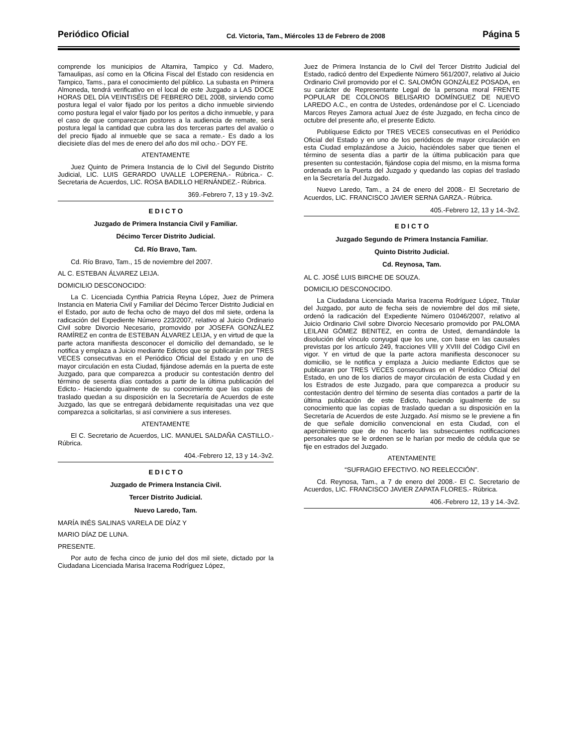Periódico Oficial Cd. Victoria, Tam., Miércoles 13 de Febrero de 2008 Página 5
comprende los municipios de Altamira, Tampico y Cd. Madero, Tamaulipas, así como en la Oficina Fiscal del Estado con residencia en Tampico, Tams., para el conocimiento del público. La subasta en Primera Almoneda, tendrá verificativo en el local de este Juzgado a LAS DOCE HORAS DEL DÍA VEINTISÉIS DE FEBRERO DEL 2008, sirviendo como postura legal el valor fijado por los peritos a dicho inmueble sirviendo como postura legal el valor fijado por los peritos a dicho inmueble, y para el caso de que comparezcan postores a la audiencia de remate, será postura legal la cantidad que cubra las dos terceras partes del avalúo o del precio fijado al inmueble que se saca a remate.- Es dado a los diecisiete días del mes de enero del año dos mil ocho.- DOY FE.
ATENTAMENTE
Juez Quinto de Primera Instancia de lo Civil del Segundo Distrito Judicial, LIC. LUIS GERARDO UVALLE LOPERENA.- Rúbrica.- C. Secretaria de Acuerdos, LIC. ROSA BADILLO HERNÁNDEZ.- Rúbrica.
369.-Febrero 7, 13 y 19.-3v2.
E D I C T O
Juzgado de Primera Instancia Civil y Familiar.
Décimo Tercer Distrito Judicial.
Cd. Río Bravo, Tam.
Cd. Río Bravo, Tam., 15 de noviembre del 2007.
AL C. ESTEBAN ÁLVAREZ LEIJA.
DOMICILIO DESCONOCIDO:
La C. Licenciada Cynthia Patricia Reyna López, Juez de Primera Instancia en Materia Civil y Familiar del Décimo Tercer Distrito Judicial en el Estado, por auto de fecha ocho de mayo del dos mil siete, ordena la radicación del Expediente Número 223/2007, relativo al Juicio Ordinario Civil sobre Divorcio Necesario, promovido por JOSEFA GONZÁLEZ RAMÍREZ en contra de ESTEBAN ÁLVAREZ LEIJA, y en virtud de que la parte actora manifiesta desconocer el domicilio del demandado, se le notifica y emplaza a Juicio mediante Edictos que se publicarán por TRES VECES consecutivas en el Periódico Oficial del Estado y en uno de mayor circulación en esta Ciudad, fijándose además en la puerta de este Juzgado, para que comparezca a producir su contestación dentro del término de sesenta días contados a partir de la última publicación del Edicto.- Haciendo igualmente de su conocimiento que las copias de traslado quedan a su disposición en la Secretaría de Acuerdos de este Juzgado, las que se entregará debidamente requisitadas una vez que comparezca a solicitarlas, si así conviniere a sus intereses.
ATENTAMENTE
El C. Secretario de Acuerdos, LIC. MANUEL SALDAÑA CASTILLO.- Rúbrica.
404.-Febrero 12, 13 y 14.-3v2.
E D I C T O
Juzgado de Primera Instancia Civil.
Tercer Distrito Judicial.
Nuevo Laredo, Tam.
MARÍA INÉS SALINAS VARELA DE DÍAZ Y
MARIO DÍAZ DE LUNA.
PRESENTE.
Por auto de fecha cinco de junio del dos mil siete, dictado por la Ciudadana Licenciada Marisa Iracema Rodríguez López,
Juez de Primera Instancia de lo Civil del Tercer Distrito Judicial del Estado, radicó dentro del Expediente Número 561/2007, relativo al Juicio Ordinario Civil promovido por el C. SALOMÓN GONZÁLEZ POSADA, en su carácter de Representante Legal de la persona moral FRENTE POPULAR DE COLONOS BELISARIO DOMÍNGUEZ DE NUEVO LAREDO A.C., en contra de Ustedes, ordenándose por el C. Licenciado Marcos Reyes Zamora actual Juez de éste Juzgado, en fecha cinco de octubre del presente año, el presente Edicto.
Publíquese Edicto por TRES VECES consecutivas en el Periódico Oficial del Estado y en uno de los periódicos de mayor circulación en esta Ciudad emplazándose a Juicio, haciéndoles saber que tienen el término de sesenta días a partir de la última publicación para que presenten su contestación, fijándose copia del mismo, en la misma forma ordenada en la Puerta del Juzgado y quedando las copias del traslado en la Secretaría del Juzgado.
Nuevo Laredo, Tam., a 24 de enero del 2008.- El Secretario de Acuerdos, LIC. FRANCISCO JAVIER SERNA GARZA.- Rúbrica.
405.-Febrero 12, 13 y 14.-3v2.
E D I C T O
Juzgado Segundo de Primera Instancia Familiar.
Quinto Distrito Judicial.
Cd. Reynosa, Tam.
AL C. JOSÉ LUIS BIRCHE DE SOUZA.
DOMICILIO DESCONOCIDO.
La Ciudadana Licenciada Marisa Iracema Rodríguez López, Titular del Juzgado, por auto de fecha seis de noviembre del dos mil siete, ordenó la radicación del Expediente Número 01046/2007, relativo al Juicio Ordinario Civil sobre Divorcio Necesario promovido por PALOMA LEILANI GÓMEZ BENITEZ, en contra de Usted, demandándole la disolución del vínculo conyugal que los une, con base en las causales previstas por los artículo 249, fracciones VIII y XVIII del Código Civil en vigor. Y en virtud de que la parte actora manifiesta desconocer su domicilio, se le notifica y emplaza a Juicio mediante Edictos que se publicaran por TRES VECES consecutivas en el Periódico Oficial del Estado, en uno de los diarios de mayor circulación de esta Ciudad y en los Estrados de este Juzgado, para que comparezca a producir su contestación dentro del término de sesenta días contados a partir de la última publicación de este Edicto, haciendo igualmente de su conocimiento que las copias de traslado quedan a su disposición en la Secretaría de Acuerdos de este Juzgado. Así mismo se le previene a fin de que señale domicilio convencional en esta Ciudad, con el apercibimiento que de no hacerlo las subsecuentes notificaciones personales que se le ordenen se le harían por medio de cédula que se fije en estrados del Juzgado.
ATENTAMENTE
“SUFRAGIO EFECTIVO. NO REELECCIÓN”.
Cd. Reynosa, Tam., a 7 de enero del 2008.- El C. Secretario de Acuerdos, LIC. FRANCISCO JAVIER ZAPATA FLORES.- Rúbrica.
406.-Febrero 12, 13 y 14.-3v2.